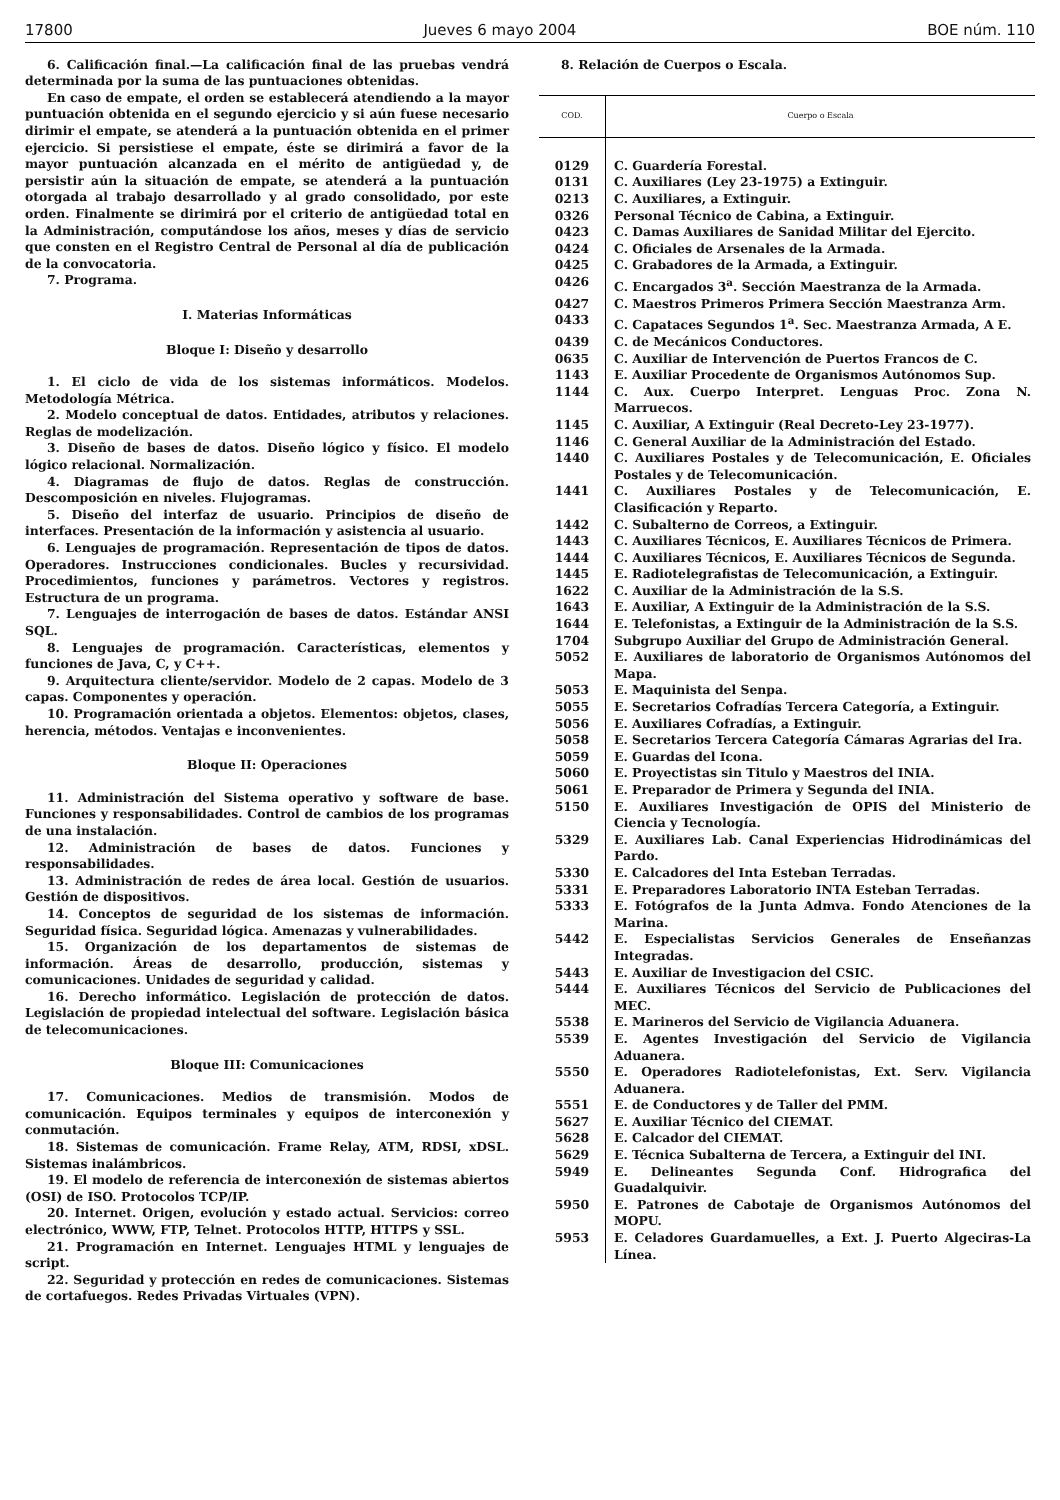17800 Jueves 6 mayo 2004 BOE núm. 110
6. Calificación final.—La calificación final de las pruebas vendrá determinada por la suma de las puntuaciones obtenidas.
En caso de empate, el orden se establecerá atendiendo a la mayor puntuación obtenida en el segundo ejercicio y si aún fuese necesario dirimir el empate, se atenderá a la puntuación obtenida en el primer ejercicio. Si persistiese el empate, éste se dirimirá a favor de la mayor puntuación alcanzada en el mérito de antigüedad y, de persistir aún la situación de empate, se atenderá a la puntuación otorgada al trabajo desarrollado y al grado consolidado, por este orden. Finalmente se dirimirá por el criterio de antigüedad total en la Administración, computándose los años, meses y días de servicio que consten en el Registro Central de Personal al día de publicación de la convocatoria.
7. Programa.
I. Materias Informáticas
Bloque I: Diseño y desarrollo
1. El ciclo de vida de los sistemas informáticos. Modelos. Metodología Métrica.
2. Modelo conceptual de datos. Entidades, atributos y relaciones. Reglas de modelización.
3. Diseño de bases de datos. Diseño lógico y físico. El modelo lógico relacional. Normalización.
4. Diagramas de flujo de datos. Reglas de construcción. Descomposición en niveles. Flujogramas.
5. Diseño del interfaz de usuario. Principios de diseño de interfaces. Presentación de la información y asistencia al usuario.
6. Lenguajes de programación. Representación de tipos de datos. Operadores. Instrucciones condicionales. Bucles y recursividad. Procedimientos, funciones y parámetros. Vectores y registros. Estructura de un programa.
7. Lenguajes de interrogación de bases de datos. Estándar ANSI SQL.
8. Lenguajes de programación. Características, elementos y funciones de Java, C, y C++.
9. Arquitectura cliente/servidor. Modelo de 2 capas. Modelo de 3 capas. Componentes y operación.
10. Programación orientada a objetos. Elementos: objetos, clases, herencia, métodos. Ventajas e inconvenientes.
Bloque II: Operaciones
11. Administración del Sistema operativo y software de base. Funciones y responsabilidades. Control de cambios de los programas de una instalación.
12. Administración de bases de datos. Funciones y responsabilidades.
13. Administración de redes de área local. Gestión de usuarios. Gestión de dispositivos.
14. Conceptos de seguridad de los sistemas de información. Seguridad física. Seguridad lógica. Amenazas y vulnerabilidades.
15. Organización de los departamentos de sistemas de información. Áreas de desarrollo, producción, sistemas y comunicaciones. Unidades de seguridad y calidad.
16. Derecho informático. Legislación de protección de datos. Legislación de propiedad intelectual del software. Legislación básica de telecomunicaciones.
Bloque III: Comunicaciones
17. Comunicaciones. Medios de transmisión. Modos de comunicación. Equipos terminales y equipos de interconexión y conmutación.
18. Sistemas de comunicación. Frame Relay, ATM, RDSI, xDSL. Sistemas inalámbricos.
19. El modelo de referencia de interconexión de sistemas abiertos (OSI) de ISO. Protocolos TCP/IP.
20. Internet. Origen, evolución y estado actual. Servicios: correo electrónico, WWW, FTP, Telnet. Protocolos HTTP, HTTPS y SSL.
21. Programación en Internet. Lenguajes HTML y lenguajes de script.
22. Seguridad y protección en redes de comunicaciones. Sistemas de cortafuegos. Redes Privadas Virtuales (VPN).
8. Relación de Cuerpos o Escala.
| COD. | Cuerpo o Escala |
| --- | --- |
| 0129 | C. Guardería Forestal. |
| 0131 | C. Auxiliares (Ley 23-1975) a Extinguir. |
| 0213 | C. Auxiliares, a Extinguir. |
| 0326 | Personal Técnico de Cabina, a Extinguir. |
| 0423 | C. Damas Auxiliares de Sanidad Militar del Ejercito. |
| 0424 | C. Oficiales de Arsenales de la Armada. |
| 0425 | C. Grabadores de la Armada, a Extinguir. |
| 0426 | C. Encargados 3<sup>a</sup>. Sección Maestranza de la Armada. |
| 0427 | C. Maestros Primeros Primera Sección Maestranza Arm. |
| 0433 | C. Capataces Segundos 1<sup>a</sup>. Sec. Maestranza Armada, A E. |
| 0439 | C. de Mecánicos Conductores. |
| 0635 | C. Auxiliar de Intervención de Puertos Francos de C. |
| 1143 | E. Auxiliar Procedente de Organismos Autónomos Sup. |
| 1144 | C. Aux. Cuerpo Interpret. Lenguas Proc. Zona N. Marruecos. |
| 1145 | C. Auxiliar, A Extinguir (Real Decreto-Ley 23-1977). |
| 1146 | C. General Auxiliar de la Administración del Estado. |
| 1440 | C. Auxiliares Postales y de Telecomunicación, E. Oficiales Postales y de Telecomunicación. |
| 1441 | C. Auxiliares Postales y de Telecomunicación, E. Clasificación y Reparto. |
| 1442 | C. Subalterno de Correos, a Extinguir. |
| 1443 | C. Auxiliares Técnicos, E. Auxiliares Técnicos de Primera. |
| 1444 | C. Auxiliares Técnicos, E. Auxiliares Técnicos de Segunda. |
| 1445 | E. Radiotelegrafistas de Telecomunicación, a Extinguir. |
| 1622 | C. Auxiliar de la Administración de la S.S. |
| 1643 | E. Auxiliar, A Extinguir de la Administración de la S.S. |
| 1644 | E. Telefonistas, a Extinguir de la Administración de la S.S. |
| 1704 | Subgrupo Auxiliar del Grupo de Administración General. |
| 5052 | E. Auxiliares de laboratorio de Organismos Autónomos del Mapa. |
| 5053 | E. Maquinista del Senpa. |
| 5055 | E. Secretarios Cofradías Tercera Categoría, a Extinguir. |
| 5056 | E. Auxiliares Cofradías, a Extinguir. |
| 5058 | E. Secretarios Tercera Categoría Cámaras Agrarias del Ira. |
| 5059 | E. Guardas del Icona. |
| 5060 | E. Proyectistas sin Titulo y Maestros del INIA. |
| 5061 | E. Preparador de Primera y Segunda del INIA. |
| 5150 | E. Auxiliares Investigación de OPIS del Ministerio de Ciencia y Tecnología. |
| 5329 | E. Auxiliares Lab. Canal Experiencias Hidrodinámicas del Pardo. |
| 5330 | E. Calcadores del Inta Esteban Terradas. |
| 5331 | E. Preparadores Laboratorio INTA Esteban Terradas. |
| 5333 | E. Fotógrafos de la Junta Admva. Fondo Atenciones de la Marina. |
| 5442 | E. Especialistas Servicios Generales de Enseñanzas Integradas. |
| 5443 | E. Auxiliar de Investigacion del CSIC. |
| 5444 | E. Auxiliares Técnicos del Servicio de Publicaciones del MEC. |
| 5538 | E. Marineros del Servicio de Vigilancia Aduanera. |
| 5539 | E. Agentes Investigación del Servicio de Vigilancia Aduanera. |
| 5550 | E. Operadores Radiotelefonistas, Ext. Serv. Vigilancia Aduanera. |
| 5551 | E. de Conductores y de Taller del PMM. |
| 5627 | E. Auxiliar Técnico del CIEMAT. |
| 5628 | E. Calcador del CIEMAT. |
| 5629 | E. Técnica Subalterna de Tercera, a Extinguir del INI. |
| 5949 | E. Delineantes Segunda Conf. Hidrografica del Guadalquivir. |
| 5950 | E. Patrones de Cabotaje de Organismos Autónomos del MOPU. |
| 5953 | E. Celadores Guardamuelles, a Ext. J. Puerto Algeciras-La Línea. |